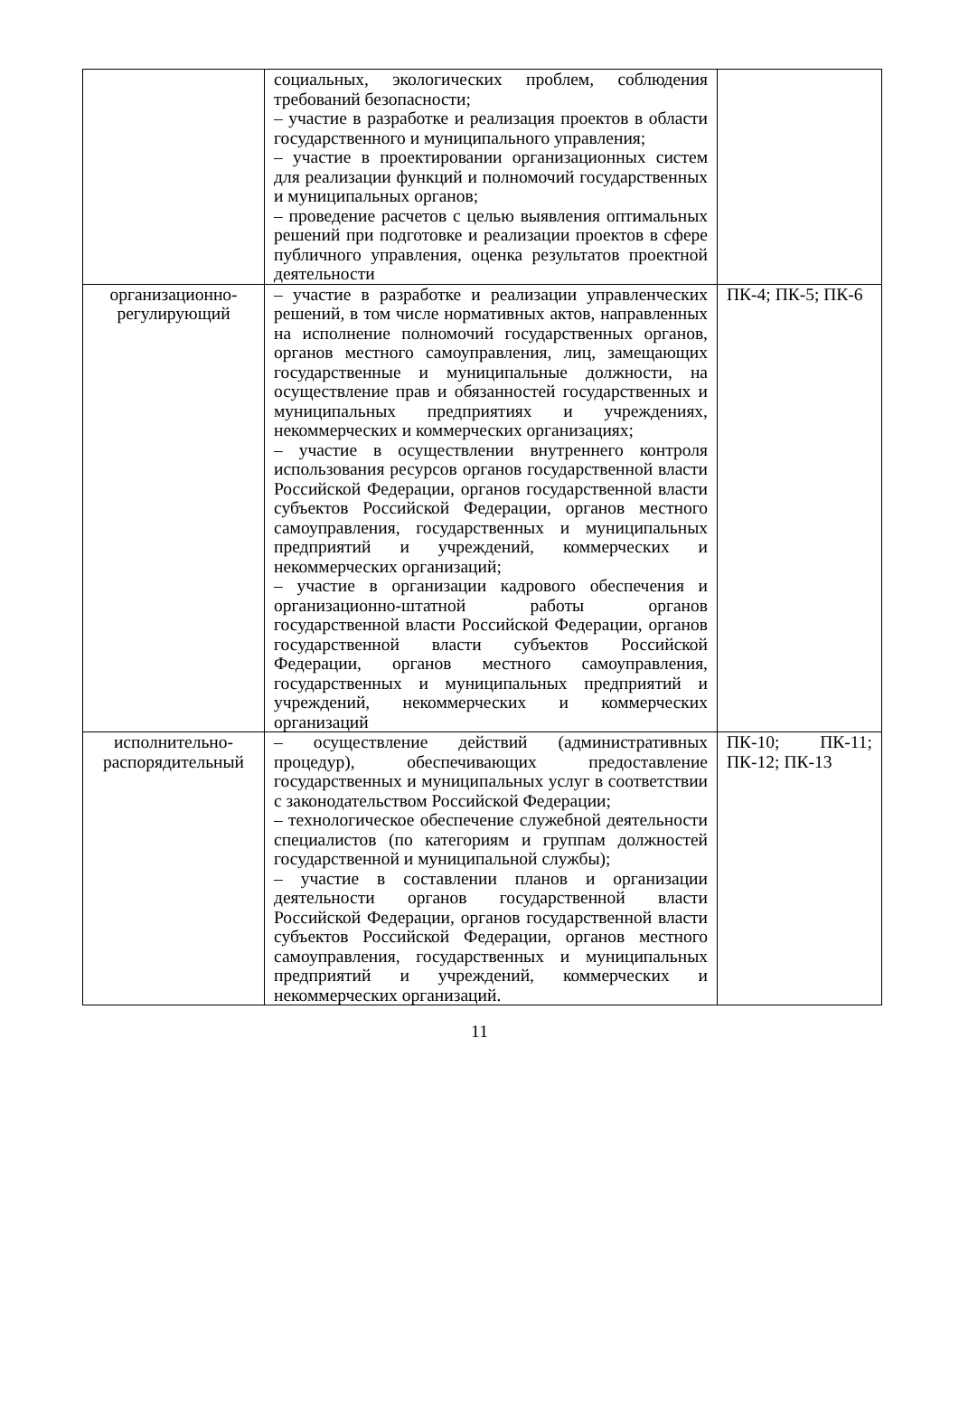| | социальных, экологических проблем, соблюдения требований безопасности; – участие в разработке и реализация проектов в области государственного и муниципального управления; – участие в проектировании организационных систем для реализации функций и полномочий государственных и муниципальных органов; – проведение расчетов с целью выявления оптимальных решений при подготовке и реализации проектов в сфере публичного управления, оценка результатов проектной деятельности | |
| организационно-регулирующий | – участие в разработке и реализации управленческих решений, в том числе нормативных актов, направленных на исполнение полномочий государственных органов, органов местного самоуправления, лиц, замещающих государственные и муниципальные должности, на осуществление прав и обязанностей государственных и муниципальных предприятиях и учреждениях, некоммерческих и коммерческих организациях; – участие в осуществлении внутреннего контроля использования ресурсов органов государственной власти Российской Федерации, органов государственной власти субъектов Российской Федерации, органов местного самоуправления, государственных и муниципальных предприятий и учреждений, коммерческих и некоммерческих организаций; – участие в организации кадрового обеспечения и организационно-штатной работы органов государственной власти Российской Федерации, органов государственной власти субъектов Российской Федерации, органов местного самоуправления, государственных и муниципальных предприятий и учреждений, некоммерческих и коммерческих организаций | ПК-4; ПК-5; ПК-6 |
| исполнительно-распорядительный | – осуществление действий (административных процедур), обеспечивающих предоставление государственных и муниципальных услуг в соответствии с законодательством Российской Федерации; – технологическое обеспечение служебной деятельности специалистов (по категориям и группам должностей государственной и муниципальной службы); – участие в составлении планов и организации деятельности органов государственной власти Российской Федерации, органов государственной власти субъектов Российской Федерации, органов местного самоуправления, государственных и муниципальных предприятий и учреждений, коммерческих и некоммерческих организаций. | ПК-10; ПК-11; ПК-12; ПК-13 |
11